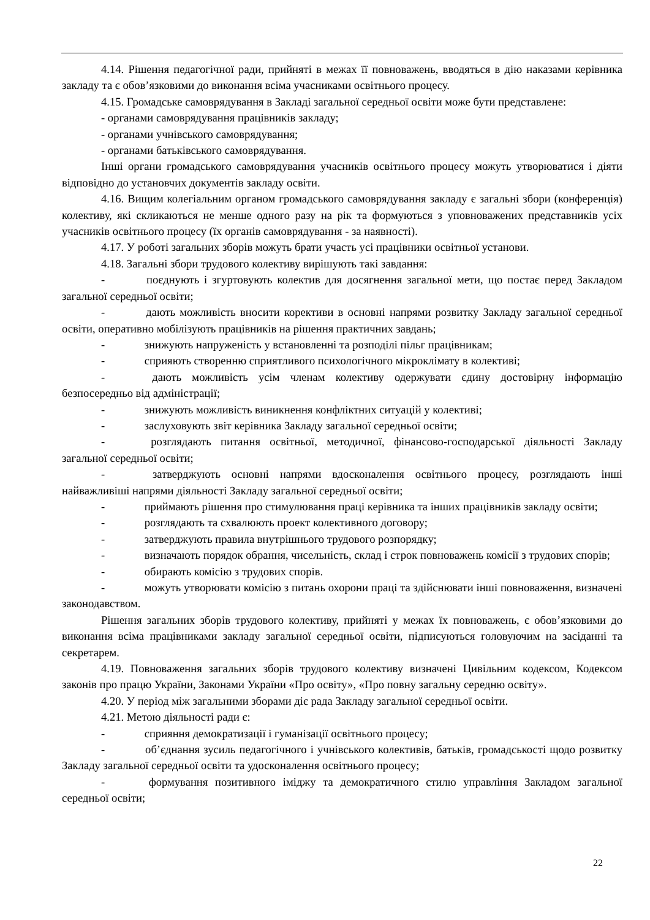4.14. Рішення педагогічної ради, прийняті в межах її повноважень, вводяться в дію наказами керівника закладу та є обов’язковими до виконання всіма учасниками освітнього процесу.
4.15. Громадське самоврядування в Закладі загальної середньої освіти може бути представлене:
- органами самоврядування працівників закладу;
- органами учнівського самоврядування;
- органами батьківського самоврядування.
Інші органи громадського самоврядування учасників освітнього процесу можуть утворюватися і діяти відповідно до установчих документів закладу освіти.
4.16. Вищим колегіальним органом громадського самоврядування закладу є загальні збори (конференція) колективу, які скликаються не менше одного разу на рік та формуються з уповноважених представників усіх учасників освітнього процесу (їх органів самоврядування - за наявності).
4.17. У роботі загальних зборів можуть брати участь усі працівники освітньої установи.
4.18. Загальні збори трудового колективу вирішують такі завдання:
- поєднують і згуртовують колектив для досягнення загальної мети, що постає перед Закладом загальної середньої освіти;
- дають можливість вносити корективи в основні напрями розвитку Закладу загальної середньої освіти, оперативно мобілізують працівників на рішення практичних завдань;
- знижують напруженість у встановленні та розподілі пільг працівникам;
- сприяють створенню сприятливого психологічного мікроклімату в колективі;
- дають можливість усім членам колективу одержувати єдину достовірну інформацію безпосередньо від адміністрації;
- знижують можливість виникнення конфліктних ситуацій у колективі;
- заслуховують звіт керівника Закладу загальної середньої освіти;
- розглядають питання освітньої, методичної, фінансово-господарської діяльності Закладу загальної середньої освіти;
- затверджують основні напрями вдосконалення освітнього процесу, розглядають інші найважливіші напрями діяльності Закладу загальної середньої освіти;
- приймають рішення про стимулювання праці керівника та інших працівників закладу освіти;
- розглядають та схвалюють проект колективного договору;
- затверджують правила внутрішнього трудового розпорядку;
- визначають порядок обрання, чисельність, склад і строк повноважень комісії з трудових спорів;
- обирають комісію з трудових спорів.
- можуть утворювати комісію з питань охорони праці та здійснювати інші повноваження, визначені законодавством.
Рішення загальних зборів трудового колективу, прийняті у межах їх повноважень, є обов’язковими до виконання всіма працівниками закладу загальної середньої освіти, підписуються головуючим на засіданні та секретарем.
4.19. Повноваження загальних зборів трудового колективу визначені Цивільним кодексом, Кодексом законів про працю України, Законами України «Про освіту», «Про повну загальну середню освіту».
4.20. У період між загальними зборами діє рада Закладу загальної середньої освіти.
4.21. Метою діяльності ради є:
- сприяння демократизації і гуманізації освітнього процесу;
- об’єднання зусиль педагогічного і учнівського колективів, батьків, громадськості щодо розвитку Закладу загальної середньої освіти та удосконалення освітнього процесу;
- формування позитивного іміджу та демократичного стилю управління Закладом загальної середньої освіти;
22